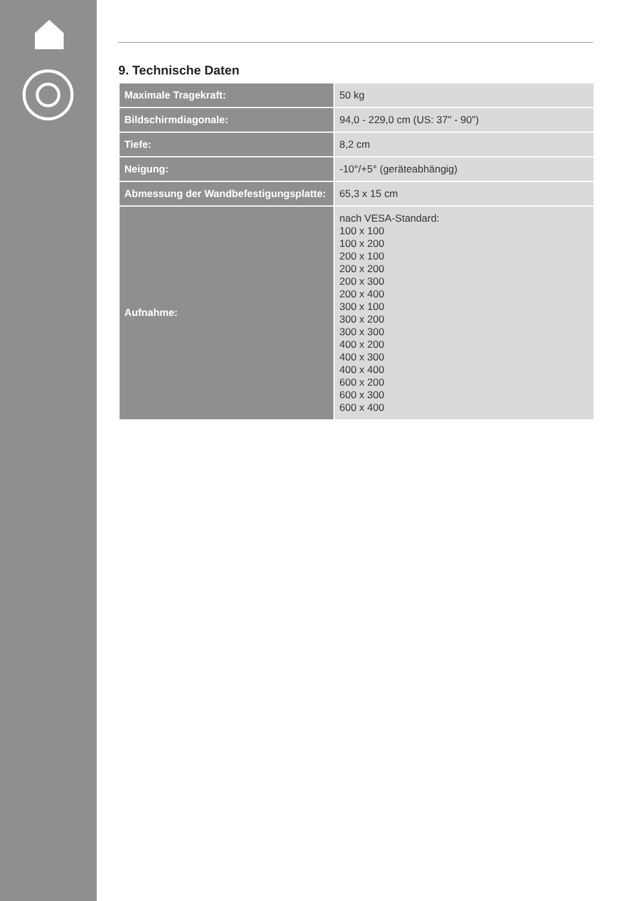9. Technische Daten
| Maximale Tragekraft: | 50 kg |
| Bildschirmdiagonale: | 94,0 - 229,0 cm (US: 37" - 90") |
| Tiefe: | 8,2 cm |
| Neigung: | -10°/+5° (geräteabhängig) |
| Abmessung der Wandbefestigungsplatte: | 65,3 x 15 cm |
| Aufnahme: | nach VESA-Standard: 100 x 100 100 x 200 200 x 100 200 x 200 200 x 300 200 x 400 300 x 100 300 x 200 300 x 300 400 x 200 400 x 300 400 x 400 600 x 200 600 x 300 600 x 400 |